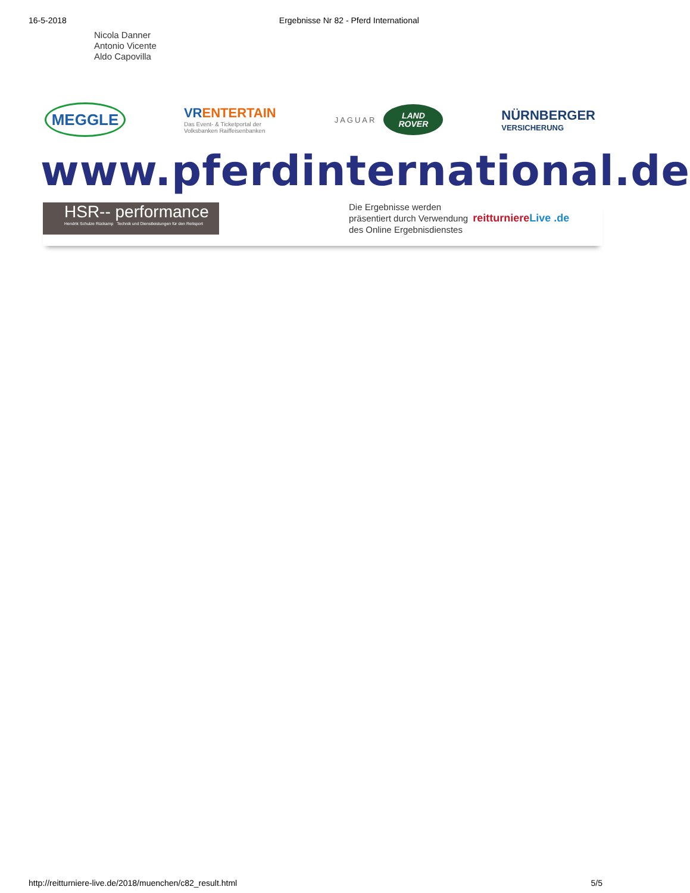16-5-2018 Ergebnisse Nr 82 - Pferd International
Nicola Danner
Antonio Vicente
Aldo Capovilla
MEGGLE
VRENTERTAIN
Das Event- & Ticketportal der
Volksbanken Raiffeisenbanken
JAGUAR
LAND
ROVER
NÜRNBERGER
VERSICHERUNG
www.pferdinternational.de
HSR-- performance
Hendrik Schulze Rückamp Technik und Dienstleistungen für den Reitsport
Die Ergebnisse werden
präsentiert durch Verwendung
des Online Ergebnisdienstes
reitturniereLive .de
http://reitturniere-live.de/2018/muenchen/c82_result.html 5/5